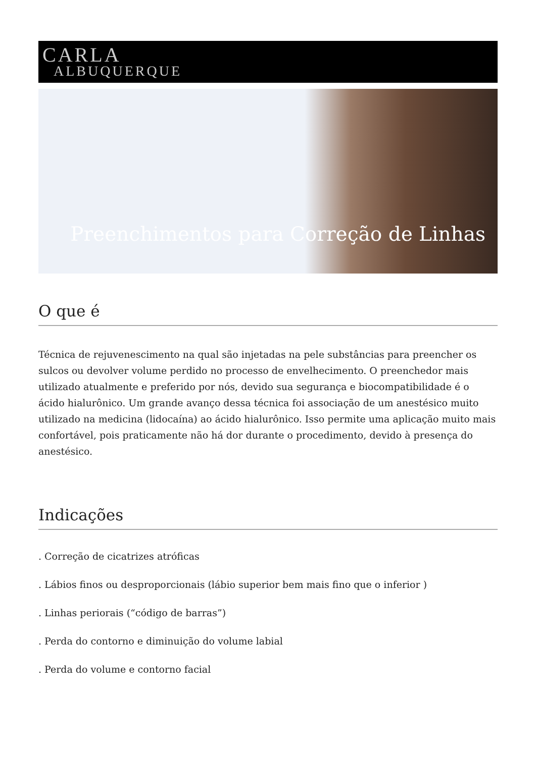CARLA
ALBUQUERQUE
Preenchimentos para Correção de Linhas
O que é
Técnica de rejuvenescimento na qual são injetadas na pele substâncias para preencher os sulcos ou devolver volume perdido no processo de envelhecimento. O preenchedor mais utilizado atualmente e preferido por nós, devido sua segurança e biocompatibilidade é o ácido hialurônico. Um grande avanço dessa técnica foi associação de um anestésico muito utilizado na medicina (lidocaína) ao ácido hialurônico. Isso permite uma aplicação muito mais confortável, pois praticamente não há dor durante o procedimento, devido à presença do anestésico.
Indicações
. Correção de cicatrizes atróficas
. Lábios finos ou desproporcionais (lábio superior bem mais fino que o inferior )
. Linhas periorais (“código de barras”)
. Perda do contorno e diminuição do volume labial
. Perda do volume e contorno facial